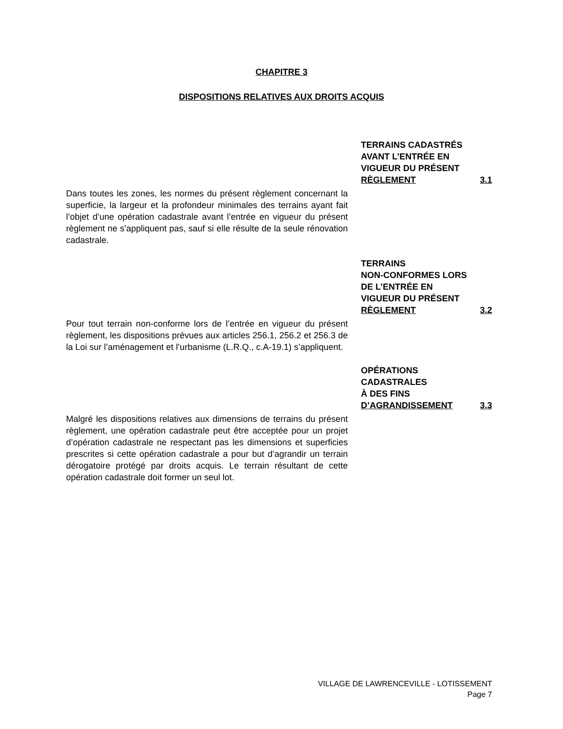CHAPITRE 3
DISPOSITIONS RELATIVES AUX DROITS ACQUIS
TERRAINS CADASTRÉS
AVANT L’ENTRÉE EN
VIGUEUR DU PRÉSENT
RÈGLEMENT 3.1
Dans toutes les zones, les normes du présent règlement concernant la superficie, la largeur et la profondeur minimales des terrains ayant fait l’objet d’une opération cadastrale avant l’entrée en vigueur du présent règlement ne s’appliquent pas, sauf si elle résulte de la seule rénovation cadastrale.
TERRAINS
NON-CONFORMES LORS
DE L’ENTRÉE EN
VIGUEUR DU PRÉSENT
RÈGLEMENT 3.2
Pour tout terrain non-conforme lors de l’entrée en vigueur du présent règlement, les dispositions prévues aux articles 256.1, 256.2 et 256.3 de la Loi sur l’aménagement et l’urbanisme (L.R.Q., c.A-19.1) s’appliquent.
OPÉRATIONS
CADASTRALES
À DES FINS
D’AGRANDISSEMENT 3.3
Malgré les dispositions relatives aux dimensions de terrains du présent règlement, une opération cadastrale peut être acceptée pour un projet d’opération cadastrale ne respectant pas les dimensions et superficies prescrites si cette opération cadastrale a pour but d’agrandir un terrain dérogatoire protégé par droits acquis. Le terrain résultant de cette opération cadastrale doit former un seul lot.
VILLAGE DE LAWRENCEVILLE - LOTISSEMENT
Page 7